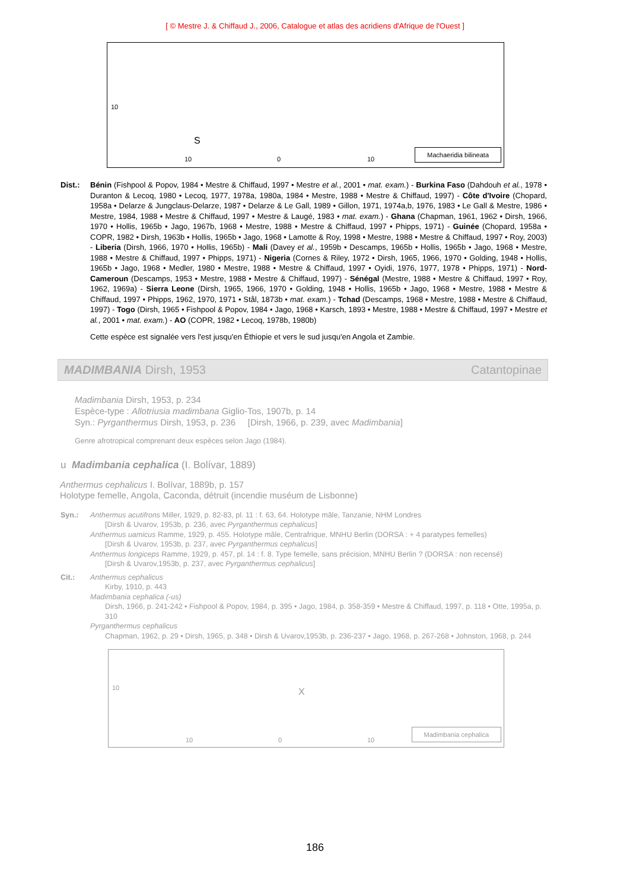[ © Mestre J. & Chiffaud J., 2006, Catalogue et atlas des acridiens d'Afrique de l'Ouest ]
10
S
10 0 10 Machaeridia bilineata
Dist.: Bénin (Fishpool & Popov, 1984 • Mestre & Chiffaud, 1997 • Mestre et al., 2001 • mat. exam.) - Burkina Faso (Dahdouh et al., 1978 • Duranton & Lecoq, 1980 • Lecoq, 1977, 1978a, 1980a, 1984 • Mestre, 1988 • Mestre & Chiffaud, 1997) - Côte d'Ivoire (Chopard, 1958a • Delarze & Jungclaus-Delarze, 1987 • Delarze & Le Gall, 1989 • Gillon, 1971, 1974a,b, 1976, 1983 • Le Gall & Mestre, 1986 • Mestre, 1984, 1988 • Mestre & Chiffaud, 1997 • Mestre & Laugé, 1983 • mat. exam.) - Ghana (Chapman, 1961, 1962 • Dirsh, 1966, 1970 • Hollis, 1965b • Jago, 1967b, 1968 • Mestre, 1988 • Mestre & Chiffaud, 1997 • Phipps, 1971) - Guinée (Chopard, 1958a • COPR, 1982 • Dirsh, 1963b • Hollis, 1965b • Jago, 1968 • Lamotte & Roy, 1998 • Mestre, 1988 • Mestre & Chiffaud, 1997 • Roy, 2003) - Liberia (Dirsh, 1966, 1970 • Hollis, 1965b) - Mali (Davey et al., 1959b • Descamps, 1965b • Hollis, 1965b • Jago, 1968 • Mestre, 1988 • Mestre & Chiffaud, 1997 • Phipps, 1971) - Nigeria (Cornes & Riley, 1972 • Dirsh, 1965, 1966, 1970 • Golding, 1948 • Hollis, 1965b • Jago, 1968 • Medler, 1980 • Mestre, 1988 • Mestre & Chiffaud, 1997 • Oyidi, 1976, 1977, 1978 • Phipps, 1971) - Nord-Cameroun (Descamps, 1953 • Mestre, 1988 • Mestre & Chiffaud, 1997) - Sénégal (Mestre, 1988 • Mestre & Chiffaud, 1997 • Roy, 1962, 1969a) - Sierra Leone (Dirsh, 1965, 1966, 1970 • Golding, 1948 • Hollis, 1965b • Jago, 1968 • Mestre, 1988 • Mestre & Chiffaud, 1997 • Phipps, 1962, 1970, 1971 • Stål, 1873b • mat. exam.) - Tchad (Descamps, 1968 • Mestre, 1988 • Mestre & Chiffaud, 1997) - Togo (Dirsh, 1965 • Fishpool & Popov, 1984 • Jago, 1968 • Karsch, 1893 • Mestre, 1988 • Mestre & Chiffaud, 1997 • Mestre et al., 2001 • mat. exam.) - AO (COPR, 1982 • Lecoq, 1978b, 1980b)
Cette espèce est signalée vers l'est jusqu'en Éthiopie et vers le sud jusqu'en Angola et Zambie.
MADIMBANIA Dirsh, 1953 Catantopinae
Madimbania Dirsh, 1953, p. 234
Espèce-type : Allotriusia madimbana Giglio-Tos, 1907b, p. 14
Syn.: Pyrganthermus Dirsh, 1953, p. 236 [Dirsh, 1966, p. 239, avec Madimbania]
Genre afrotropical comprenant deux espèces selon Jago (1984).
u Madimbania cephalica (I. Bolívar, 1889)
Anthermus cephalicus I. Bolívar, 1889b, p. 157
Holotype femelle, Angola, Caconda, détruit (incendie muséum de Lisbonne)
Syn.: Anthermus acutifrons Miller, 1929, p. 82-83, pl. 11 : f. 63, 64. Holotype mâle, Tanzanie, NHM Londres
[Dirsh & Uvarov, 1953b, p. 236, avec Pyrganthermus cephalicus]
Anthermus uamicus Ramme, 1929, p. 455. Holotype mâle, Centrafrique, MNHU Berlin (DORSA : + 4 paratypes femelles)
[Dirsh & Uvarov, 1953b, p. 237, avec Pyrganthermus cephalicus]
Anthermus longiceps Ramme, 1929, p. 457, pl. 14 : f. 8. Type femelle, sans précision, MNHU Berlin ? (DORSA : non recensé)
[Dirsh & Uvarov,1953b, p. 237, avec Pyrganthermus cephalicus]
Cit.: Anthermus cephalicus
Kirby, 1910, p. 443
Madimbania cephalica (-us)
Dirsh, 1966, p. 241-242 • Fishpool & Popov, 1984, p. 395 • Jago, 1984, p. 358-359 • Mestre & Chiffaud, 1997, p. 118 • Otte, 1995a, p. 310
Pyrganthermus cephalicus
Chapman, 1962, p. 29 • Dirsh, 1965, p. 348 • Dirsh & Uvarov,1953b, p. 236-237 • Jago, 1968, p. 267-268 • Johnston, 1968, p. 244
10 X
10 0 10 Madimbania cephalica
186